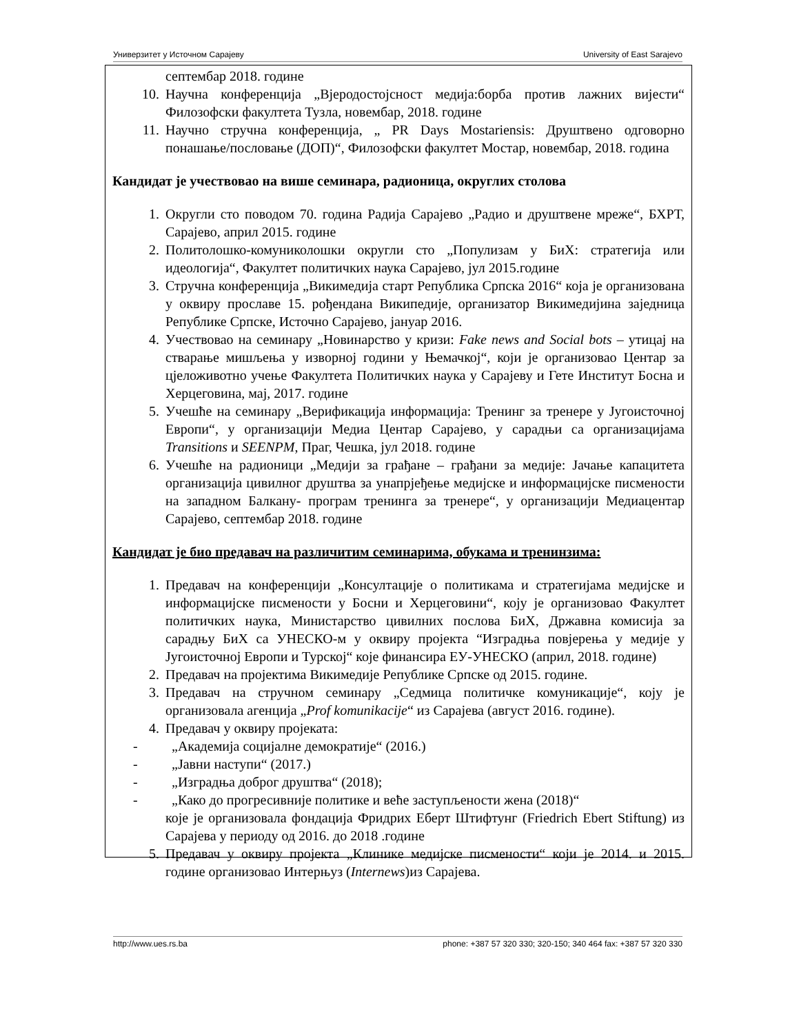Универзитет у Источном Сарајеву University of East Sarajevo
септембар 2018. године
10. Научна конференција „Вјеродостојсност медија:борба против лажних вијести“ Филозофски факултета Тузла, новембар, 2018. године
11. Научно стручна конференција, „ PR Days Mostariensis: Друштвено одговорно понашање/пословање (ДОП)“, Филозофски факултет Мостар, новембар, 2018. година
Кандидат је учествовао на више семинара, радионица, округлих столова
1. Округли сто поводом 70. година Радија Сарајево „Радио и друштвене мреже“, БХРТ, Сарајево, април 2015. године
2. Политолошко-комуниколошки округли сто „Популизам у БиХ: стратегија или идеологија“, Факултет политичких наука Сарајево, јул 2015.године
3. Стручна конференција „Викимедија старт Република Српска 2016“ која је организована у оквиру прославе 15. рођендана Википедије, организатор Викимедијина заједница Републике Српске, Источно Сарајево, јануар 2016.
4. Учествовао на семинару „Новинарство у кризи: Fake news and Social bots – утицај на стварање мишљења у изворној години у Њемачкој“, који је организовао Центар за цјеложивотно учење Факултета Политичких наука у Сарајеву и Гете Институт Босна и Херцеговина, мај, 2017. године
5. Учешће на семинару „Верификација информација: Тренинг за тренере у Југоисточној Европи“, у организацији Медиа Центар Сарајево, у сарадњи са организацијама Transitions и SEENPM, Праг, Чешка, јул 2018. године
6. Учешће на радионици „Медији за грађане – грађани за медије: Јачање капацитета организација цивилног друштва за унапрјеђење медијске и информацијске писмености на западном Балкану- програм тренинга за тренере“, у организацији Медиацентар Сарајево, септембар 2018. године
Кандидат је био предавач на различитим семинарима, обукама и тренинзима:
1. Предавач на конференцији „Консултације о политикама и стратегијама медијске и информацијске писмености у Босни и Херцеговини“, коју је организовао Факултет политичких наука, Министарство цивилних послова БиХ, Државна комисија за сарадњу БиХ са УНЕСКО-м у оквиру пројекта “Изградња повјерења у медије у Југоисточној Европи и Турској“ које финансира ЕУ-УНЕСКО (април, 2018. године)
2. Предавач на пројектима Викимедије Републике Српске од 2015. године.
3. Предавач на стручном семинару „Седмица политичке комуникације“, коју је организовала агенција „Prof komunikacije“ из Сарајева (август 2016. године).
4. Предавач у оквиру пројеката:
- „Академија социјалне демократије“ (2016.)
- „Јавни наступи“ (2017.)
- „Изградња доброг друштва“ (2018);
- „Како до прогресивније политике и веће заступљености жена (2018)“
које је организовала фондација Фридрих Еберт Штифтунг (Friedrich Ebert Stiftung) из Сарајева у периоду од 2016. до 2018 .године
5. Предавач у оквиру пројекта „Клиникe медијске писмености“ који је 2014. и 2015. године организовао Интерњуз (Internews)из Сарајева.
http://www.ues.rs.ba phone: +387 57 320 330; 320-150; 340 464 fax: +387 57 320 330